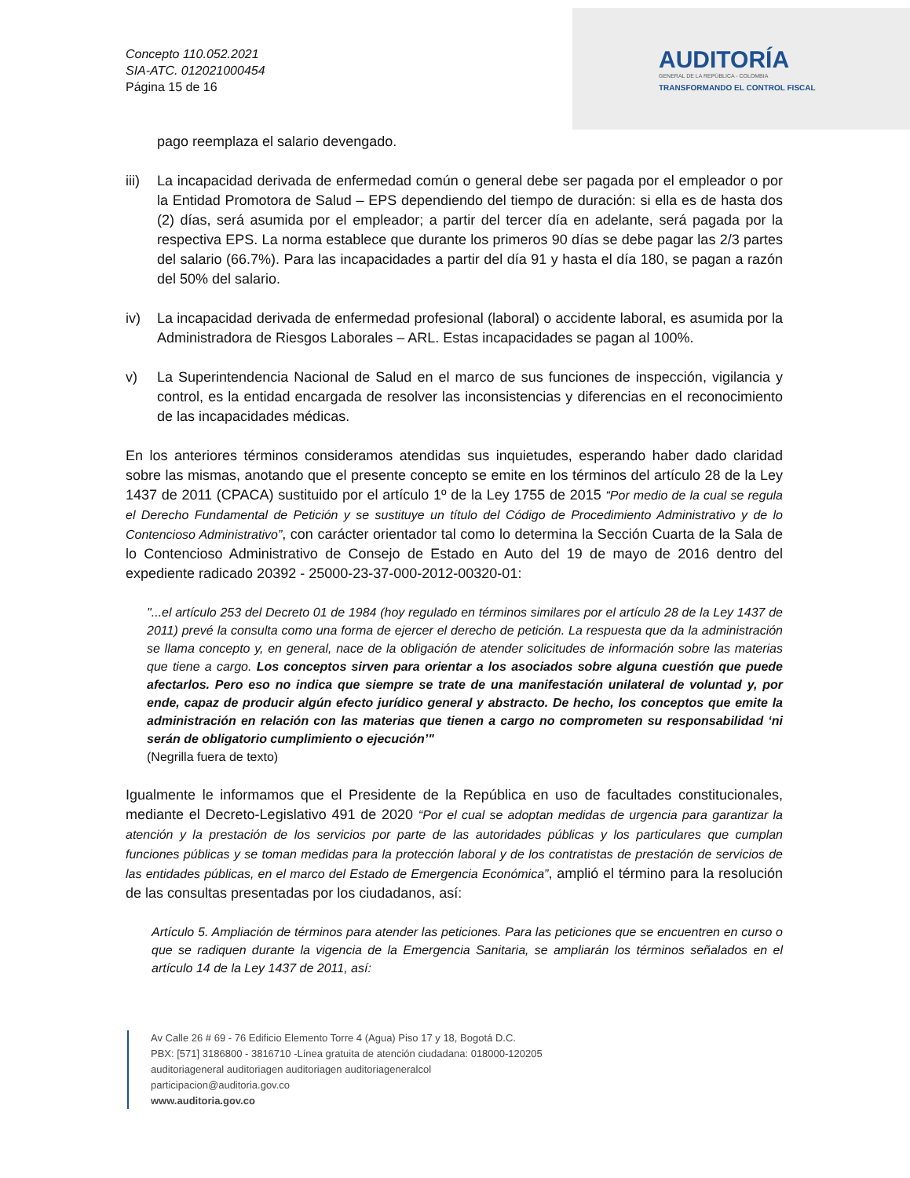Concepto 110.052.2021
SIA-ATC. 012021000454
Página 15 de 16
AUDITORÍA
GENERAL DE LA REPÚBLICA - COLOMBIA
TRANSFORMANDO EL CONTROL FISCAL
pago reemplaza el salario devengado.
iii) La incapacidad derivada de enfermedad común o general debe ser pagada por el empleador o por la Entidad Promotora de Salud – EPS dependiendo del tiempo de duración: si ella es de hasta dos (2) días, será asumida por el empleador; a partir del tercer día en adelante, será pagada por la respectiva EPS. La norma establece que durante los primeros 90 días se debe pagar las 2/3 partes del salario (66.7%). Para las incapacidades a partir del día 91 y hasta el día 180, se pagan a razón del 50% del salario.
iv) La incapacidad derivada de enfermedad profesional (laboral) o accidente laboral, es asumida por la Administradora de Riesgos Laborales – ARL. Estas incapacidades se pagan al 100%.
v) La Superintendencia Nacional de Salud en el marco de sus funciones de inspección, vigilancia y control, es la entidad encargada de resolver las inconsistencias y diferencias en el reconocimiento de las incapacidades médicas.
En los anteriores términos consideramos atendidas sus inquietudes, esperando haber dado claridad sobre las mismas, anotando que el presente concepto se emite en los términos del artículo 28 de la Ley 1437 de 2011 (CPACA) sustituido por el artículo 1º de la Ley 1755 de 2015 “Por medio de la cual se regula el Derecho Fundamental de Petición y se sustituye un título del Código de Procedimiento Administrativo y de lo Contencioso Administrativo”, con carácter orientador tal como lo determina la Sección Cuarta de la Sala de lo Contencioso Administrativo de Consejo de Estado en Auto del 19 de mayo de 2016 dentro del expediente radicado 20392 - 25000-23-37-000-2012-00320-01:
"...el artículo 253 del Decreto 01 de 1984 (hoy regulado en términos similares por el artículo 28 de la Ley 1437 de 2011) prevé la consulta como una forma de ejercer el derecho de petición. La respuesta que da la administración se llama concepto y, en general, nace de la obligación de atender solicitudes de información sobre las materias que tiene a cargo. Los conceptos sirven para orientar a los asociados sobre alguna cuestión que puede afectarlos. Pero eso no indica que siempre se trate de una manifestación unilateral de voluntad y, por ende, capaz de producir algún efecto jurídico general y abstracto. De hecho, los conceptos que emite la administración en relación con las materias que tienen a cargo no comprometen su responsabilidad ‘ni serán de obligatorio cumplimiento o ejecución’"
(Negrilla fuera de texto)
Igualmente le informamos que el Presidente de la República en uso de facultades constitucionales, mediante el Decreto-Legislativo 491 de 2020 “Por el cual se adoptan medidas de urgencia para garantizar la atención y la prestación de los servicios por parte de las autoridades públicas y los particulares que cumplan funciones públicas y se toman medidas para la protección laboral y de los contratistas de prestación de servicios de las entidades públicas, en el marco del Estado de Emergencia Económica”, amplió el término para la resolución de las consultas presentadas por los ciudadanos, así:
Artículo 5. Ampliación de términos para atender las peticiones. Para las peticiones que se encuentren en curso o que se radiquen durante la vigencia de la Emergencia Sanitaria, se ampliarán los términos señalados en el artículo 14 de la Ley 1437 de 2011, así:
Av Calle 26 # 69 - 76 Edificio Elemento Torre 4 (Agua) Piso 17 y 18, Bogotá D.C.
PBX: [571] 3186800 - 3816710 -Línea gratuita de atención ciudadana: 018000-120205
auditoriageneral auditoriagen auditoriagen auditoriageneralcol
participacion@auditoria.gov.co
www.auditoria.gov.co